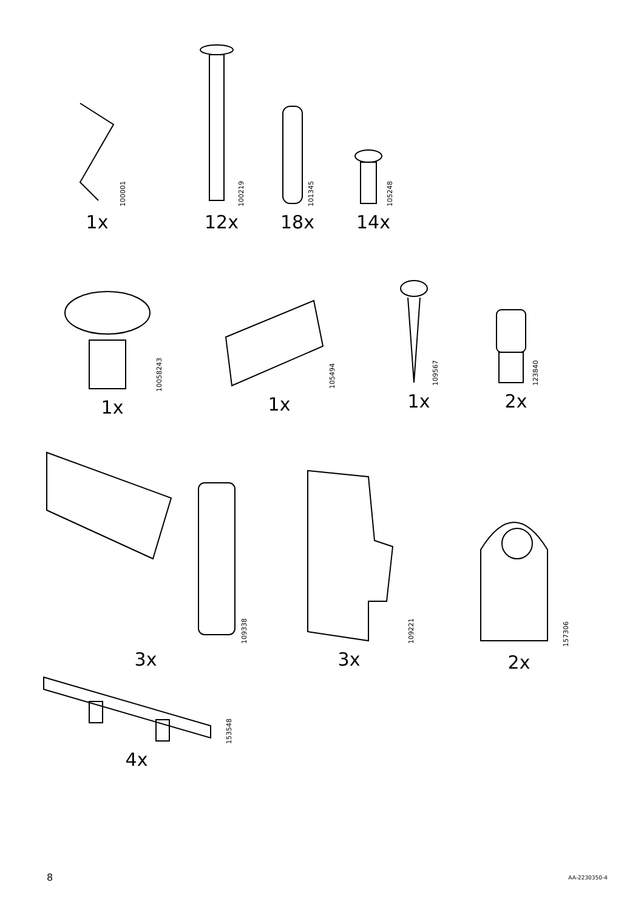100001
1x
100219
12x
101345
18x
105248
14x
10058243
1x
105494
1x
109567
1x
123840
2x
109338
3x
109221
3x
157306
2x
153548
4x
8 AA-2230350-4